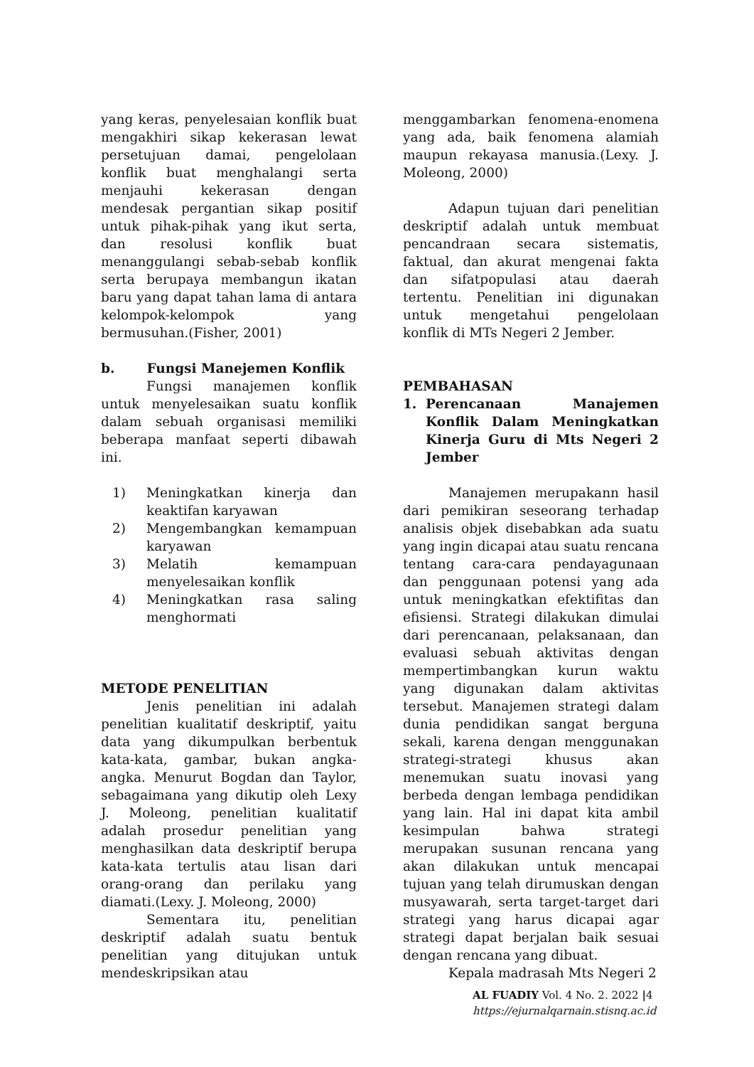yang keras, penyelesaian konflik buat mengakhiri sikap kekerasan lewat persetujuan damai, pengelolaan konflik buat menghalangi serta menjauhi kekerasan dengan mendesak pergantian sikap positif untuk pihak-pihak yang ikut serta, dan resolusi konflik buat menanggulangi sebab-sebab konflik serta berupaya membangun ikatan baru yang dapat tahan lama di antara kelompok-kelompok yang bermusuhan.(Fisher, 2001)
b. Fungsi Manejemen Konflik
Fungsi manajemen konflik untuk menyelesaikan suatu konflik dalam sebuah organisasi memiliki beberapa manfaat seperti dibawah ini.
1) Meningkatkan kinerja dan keaktifan karyawan
2) Mengembangkan kemampuan karyawan
3) Melatih kemampuan menyelesaikan konflik
4) Meningkatkan rasa saling menghormati
METODE PENELITIAN
Jenis penelitian ini adalah penelitian kualitatif deskriptif, yaitu data yang dikumpulkan berbentuk kata-kata, gambar, bukan angka-angka. Menurut Bogdan dan Taylor, sebagaimana yang dikutip oleh Lexy J. Moleong, penelitian kualitatif adalah prosedur penelitian yang menghasilkan data deskriptif berupa kata-kata tertulis atau lisan dari orang-orang dan perilaku yang diamati.(Lexy. J. Moleong, 2000)
Sementara itu, penelitian deskriptif adalah suatu bentuk penelitian yang ditujukan untuk mendeskripsikan atau
menggambarkan fenomena-enomena yang ada, baik fenomena alamiah maupun rekayasa manusia.(Lexy. J. Moleong, 2000)
Adapun tujuan dari penelitian deskriptif adalah untuk membuat pencandraan secara sistematis, faktual, dan akurat mengenai fakta dan sifatpopulasi atau daerah tertentu. Penelitian ini digunakan untuk mengetahui pengelolaan konflik di MTs Negeri 2 Jember.
PEMBAHASAN
1. Perencanaan Manajemen Konflik Dalam Meningkatkan Kinerja Guru di Mts Negeri 2 Jember
Manajemen merupakann hasil dari pemikiran seseorang terhadap analisis objek disebabkan ada suatu yang ingin dicapai atau suatu rencana tentang cara-cara pendayagunaan dan penggunaan potensi yang ada untuk meningkatkan efektifitas dan efisiensi. Strategi dilakukan dimulai dari perencanaan, pelaksanaan, dan evaluasi sebuah aktivitas dengan mempertimbangkan kurun waktu yang digunakan dalam aktivitas tersebut. Manajemen strategi dalam dunia pendidikan sangat berguna sekali, karena dengan menggunakan strategi-strategi khusus akan menemukan suatu inovasi yang berbeda dengan lembaga pendidikan yang lain. Hal ini dapat kita ambil kesimpulan bahwa strategi merupakan susunan rencana yang akan dilakukan untuk mencapai tujuan yang telah dirumuskan dengan musyawarah, serta target-target dari strategi yang harus dicapai agar strategi dapat berjalan baik sesuai dengan rencana yang dibuat.
Kepala madrasah Mts Negeri 2
AL FUADIY Vol. 4 No. 2. 2022 |4
https://ejurnalqarnain.stisnq.ac.id